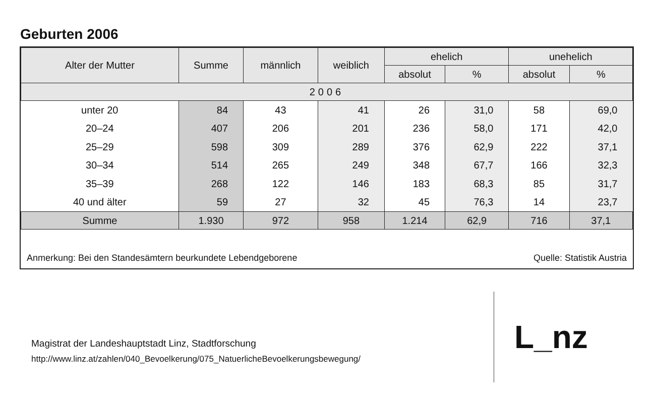Geburten 2006
| Alter der Mutter | Summe | männlich | weiblich | ehelich | | unehelich | |
| --- | --- | --- | --- | --- | --- | --- | --- |
| | | | | absolut | % | absolut | % |
| 2006 | | | | | | | |
| unter 20 | 84 | 43 | 41 | 26 | 31,0 | 58 | 69,0 |
| 20–24 | 407 | 206 | 201 | 236 | 58,0 | 171 | 42,0 |
| 25–29 | 598 | 309 | 289 | 376 | 62,9 | 222 | 37,1 |
| 30–34 | 514 | 265 | 249 | 348 | 67,7 | 166 | 32,3 |
| 35–39 | 268 | 122 | 146 | 183 | 68,3 | 85 | 31,7 |
| 40 und älter | 59 | 27 | 32 | 45 | 76,3 | 14 | 23,7 |
| Summe | 1.930 | 972 | 958 | 1.214 | 62,9 | 716 | 37,1 |
Anmerkung: Bei den Standesämtern beurkundete Lebendgeborene Quelle: Statistik Austria
Magistrat der Landeshauptstadt Linz, Stadtforschung
http://www.linz.at/zahlen/040_Bevoelkerung/075_NatuerlicheBevoelkerungsbewegung/
L_nz